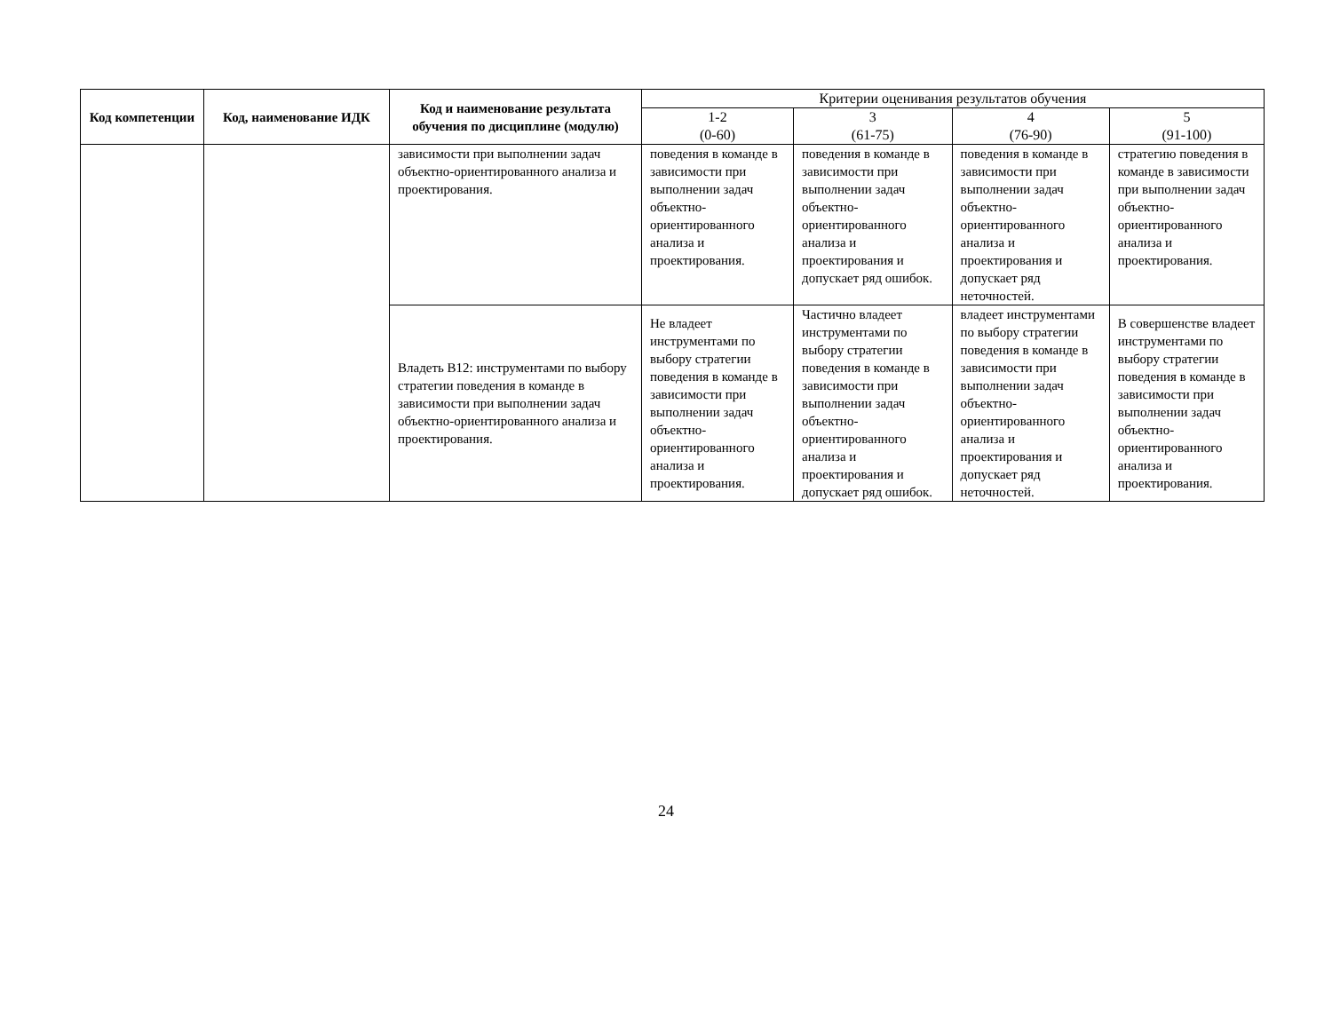| Код компетенции | Код, наименование ИДК | Код и наименование результата обучения по дисциплине (модулю) | Критерии оценивания результатов обучения | | | |
| --- | --- | --- | --- | --- | --- | --- |
| | | | 1-2 (0-60) | 3 (61-75) | 4 (76-90) | 5 (91-100) |
| | | зависимости при выполнении задач объектно-ориентированного анализа и проектирования. | поведения в команде в зависимости при выполнении задач объектно-ориентированного анализа и проектирования. | поведения в команде в зависимости при выполнении задач объектно-ориентированного анализа и проектирования и допускает ряд ошибок. | поведения в команде в зависимости при выполнении задач объектно-ориентированного анализа и проектирования и допускает ряд неточностей. | стратегию поведения в команде в зависимости при выполнении задач объектно-ориентированного анализа и проектирования. |
| | | Владеть В12: инструментами по выбору стратегии поведения в команде в зависимости при выполнении задач объектно-ориентированного анализа и проектирования. | Не владеет инструментами по выбору стратегии поведения в команде в зависимости при выполнении задач объектно-ориентированного анализа и проектирования. | Частично владеет инструментами по выбору стратегии поведения в команде в зависимости при выполнении задач объектно-ориентированного анализа и проектирования и допускает ряд ошибок. | владеет инструментами по выбору стратегии поведения в команде в зависимости при выполнении задач объектно-ориентированного анализа и проектирования и допускает ряд неточностей. | В совершенстве владеет инструментами по выбору стратегии поведения в команде в зависимости при выполнении задач объектно-ориентированного анализа и проектирования. |
24